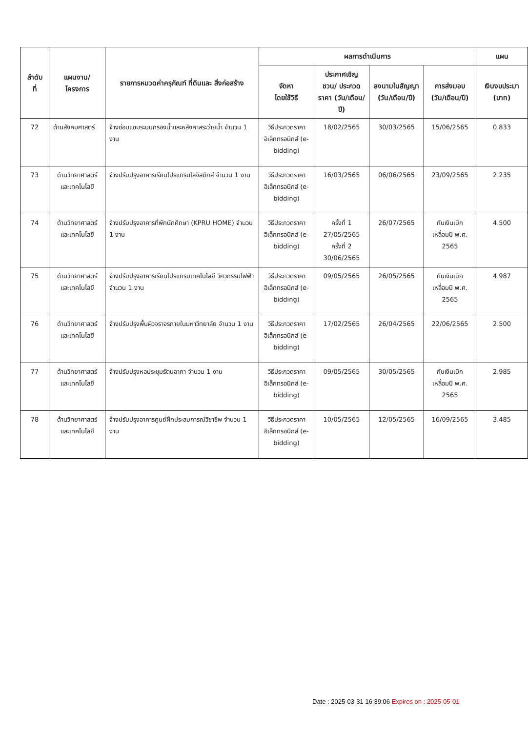| ลำดับ ที่ | แผนงาน/ โครงการ | รายการหมวดค่าครุภัณฑ์ ที่ดินและ สิ่งก่อสร้าง | ผลการดำเนินการ | | | | แผน |
| --- | --- | --- | --- | --- | --- | --- | --- |
| | | | จัดหา โดยใช้วิธี | ประกาศเชิญชวน/ ประกวดราคา (วัน/เดือน/ปี) | ลงนามในสัญญา (วัน/เดือน/ปี) | การส่งมอบ (วัน/เดือน/ปี) | เงินงบประมา (บาท) |
| 72 | ด้านสังคมศาสตร์ | จ้างซ่อมแซมระบบกรองน้ำและหลังคาสระว่ายน้ำ จำนวน 1 งาน | วิธีประกวดราคา อิเล็กทรอนิกส์ (e-bidding) | 18/02/2565 | 30/03/2565 | 15/06/2565 | 0.833 |
| 73 | ด้านวิทยาศาสตร์ และเทคโนโลยี | จ้างปรับปรุงอาคารเรียนโปรแกรมโลจิสติกส์ จำนวน 1 งาน | วิธีประกวดราคา อิเล็กทรอนิกส์ (e-bidding) | 16/03/2565 | 06/06/2565 | 23/09/2565 | 2.235 |
| 74 | ด้านวิทยาศาสตร์ และเทคโนโลยี | จ้างปรับปรุงอาคารที่พักนักศึกษา (KPRU HOME) จำนวน 1 งาน | วิธีประกวดราคา อิเล็กทรอนิกส์ (e-bidding) | ครั้งที่ 1 27/05/2565 ครั้งที่ 2 30/06/2565 | 26/07/2565 | กันเงินเบิก เหลื่อมปี พ.ศ. 2565 | 4.500 |
| 75 | ด้านวิทยาศาสตร์ และเทคโนโลยี | จ้างปรับปรุงอาคารเรียนโปรแกรมเทคโนโลยี วิศวกรรมไฟฟ้า จำนวน 1 งาน | วิธีประกวดราคา อิเล็กทรอนิกส์ (e-bidding) | 09/05/2565 | 26/05/2565 | กันเงินเบิก เหลื่อมปี พ.ศ. 2565 | 4.987 |
| 76 | ด้านวิทยาศาสตร์ และเทคโนโลยี | จ้างปรับปรุงพื้นผิวจราจรภายในมหาวิทยาลัย จำนวน 1 งาน | วิธีประกวดราคา อิเล็กทรอนิกส์ (e-bidding) | 17/02/2565 | 26/04/2565 | 22/06/2565 | 2.500 |
| 77 | ด้านวิทยาศาสตร์ และเทคโนโลยี | จ้างปรับปรุงหอประชุมรัตนอาภา จำนวน 1 งาน | วิธีประกวดราคา อิเล็กทรอนิกส์ (e-bidding) | 09/05/2565 | 30/05/2565 | กันเงินเบิก เหลื่อมปี พ.ศ. 2565 | 2.985 |
| 78 | ด้านวิทยาศาสตร์ และเทคโนโลยี | จ้างปรับปรุงอาคารศูนย์ฝึกประสบการณ์วิชาชีพ จำนวน 1 งาน | วิธีประกวดราคา อิเล็กทรอนิกส์ (e-bidding) | 10/05/2565 | 12/05/2565 | 16/09/2565 | 3.485 |
Date : 2025-03-31 16:39:06 Expires on : 2025-05-01